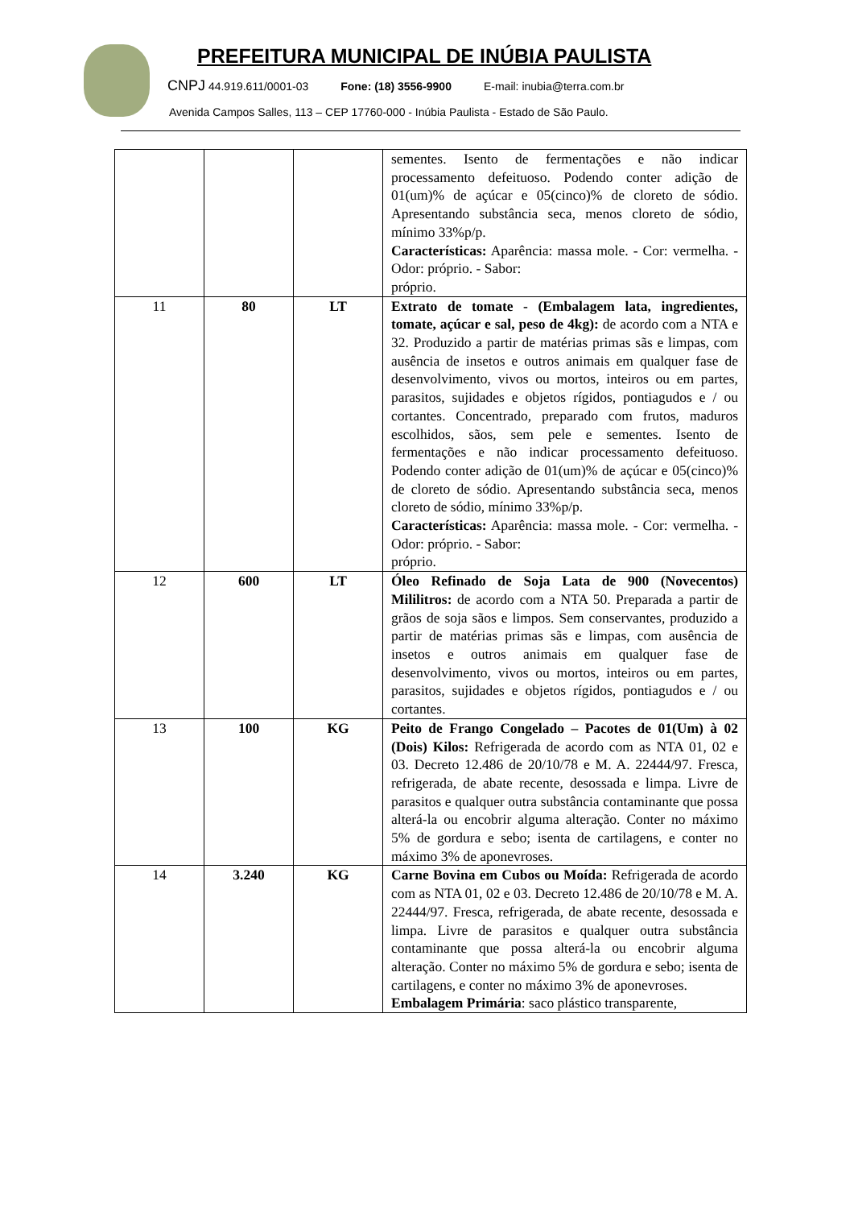PREFEITURA MUNICIPAL DE INÚBIA PAULISTA
CNPJ 44.919.611/0001-03 Fone: (18) 3556-9900 E-mail: inubia@terra.com.br
Avenida Campos Salles, 113 – CEP 17760-000 - Inúbia Paulista - Estado de São Paulo.
| | | | sementes. Isento de fermentações e não indicar processamento defeituoso. Podendo conter adição de 01(um)% de açúcar e 05(cinco)% de cloreto de sódio. Apresentando substância seca, menos cloreto de sódio, mínimo 33%p/p. Características: Aparência: massa mole. - Cor: vermelha. - Odor: próprio. - Sabor: próprio. |
| 11 | 80 | LT | Extrato de tomate - (Embalagem lata, ingredientes, tomate, açúcar e sal, peso de 4kg): de acordo com a NTA e 32. Produzido a partir de matérias primas sãs e limpas, com ausência de insetos e outros animais em qualquer fase de desenvolvimento, vivos ou mortos, inteiros ou em partes, parasitos, sujidades e objetos rígidos, pontiagudos e / ou cortantes. Concentrado, preparado com frutos, maduros escolhidos, sãos, sem pele e sementes. Isento de fermentações e não indicar processamento defeituoso. Podendo conter adição de 01(um)% de açúcar e 05(cinco)% de cloreto de sódio. Apresentando substância seca, menos cloreto de sódio, mínimo 33%p/p. Características: Aparência: massa mole. - Cor: vermelha. - Odor: próprio. - Sabor: próprio. |
| 12 | 600 | LT | Óleo Refinado de Soja Lata de 900 (Novecentos) Mililitros: de acordo com a NTA 50. Preparada a partir de grãos de soja sãos e limpos. Sem conservantes, produzido a partir de matérias primas sãs e limpas, com ausência de insetos e outros animais em qualquer fase de desenvolvimento, vivos ou mortos, inteiros ou em partes, parasitos, sujidades e objetos rígidos, pontiagudos e / ou cortantes. |
| 13 | 100 | KG | Peito de Frango Congelado – Pacotes de 01(Um) à 02 (Dois) Kilos: Refrigerada de acordo com as NTA 01, 02 e 03. Decreto 12.486 de 20/10/78 e M. A. 22444/97. Fresca, refrigerada, de abate recente, desossada e limpa. Livre de parasitos e qualquer outra substância contaminante que possa alterá-la ou encobrir alguma alteração. Conter no máximo 5% de gordura e sebo; isenta de cartilagens, e conter no máximo 3% de aponevroses. |
| 14 | 3.240 | KG | Carne Bovina em Cubos ou Moída: Refrigerada de acordo com as NTA 01, 02 e 03. Decreto 12.486 de 20/10/78 e M. A. 22444/97. Fresca, refrigerada, de abate recente, desossada e limpa. Livre de parasitos e qualquer outra substância contaminante que possa alterá-la ou encobrir alguma alteração. Conter no máximo 5% de gordura e sebo; isenta de cartilagens, e conter no máximo 3% de aponevroses. Embalagem Primária : saco plástico transparente, |